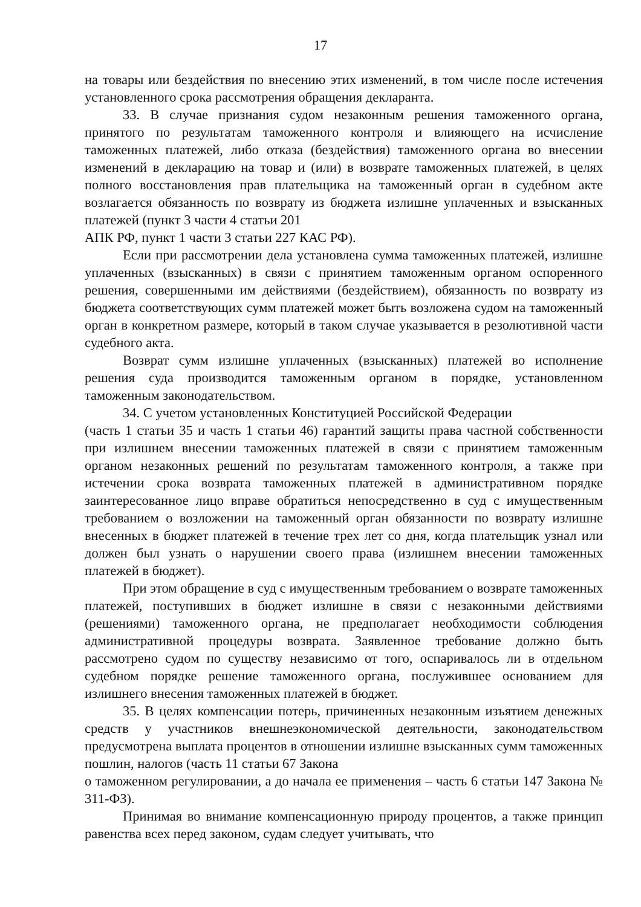17
на товары или бездействия по внесению этих изменений, в том числе после истечения установленного срока рассмотрения обращения декларанта.
33. В случае признания судом незаконным решения таможенного органа, принятого по результатам таможенного контроля и влияющего на исчисление таможенных платежей, либо отказа (бездействия) таможенного органа во внесении изменений в декларацию на товар и (или) в возврате таможенных платежей, в целях полного восстановления прав плательщика на таможенный орган в судебном акте возлагается обязанность по возврату из бюджета излишне уплаченных и взысканных платежей (пункт 3 части 4 статьи 201
АПК РФ, пункт 1 части 3 статьи 227 КАС РФ).
Если при рассмотрении дела установлена сумма таможенных платежей, излишне уплаченных (взысканных) в связи с принятием таможенным органом оспоренного решения, совершенными им действиями (бездействием), обязанность по возврату из бюджета соответствующих сумм платежей может быть возложена судом на таможенный орган в конкретном размере, который в таком случае указывается в резолютивной части судебного акта.
Возврат сумм излишне уплаченных (взысканных) платежей во исполнение решения суда производится таможенным органом в порядке, установленном таможенным законодательством.
34. С учетом установленных Конституцией Российской Федерации
(часть 1 статьи 35 и часть 1 статьи 46) гарантий защиты права частной собственности при излишнем внесении таможенных платежей в связи с принятием таможенным органом незаконных решений по результатам таможенного контроля, а также при истечении срока возврата таможенных платежей в административном порядке заинтересованное лицо вправе обратиться непосредственно в суд с имущественным требованием о возложении на таможенный орган обязанности по возврату излишне внесенных в бюджет платежей в течение трех лет со дня, когда плательщик узнал или должен был узнать о нарушении своего права (излишнем внесении таможенных платежей в бюджет).
При этом обращение в суд с имущественным требованием о возврате таможенных платежей, поступивших в бюджет излишне в связи с незаконными действиями (решениями) таможенного органа, не предполагает необходимости соблюдения административной процедуры возврата. Заявленное требование должно быть рассмотрено судом по существу независимо от того, оспаривалось ли в отдельном судебном порядке решение таможенного органа, послужившее основанием для излишнего внесения таможенных платежей в бюджет.
35. В целях компенсации потерь, причиненных незаконным изъятием денежных средств у участников внешнеэкономической деятельности, законодательством предусмотрена выплата процентов в отношении излишне взысканных сумм таможенных пошлин, налогов (часть 11 статьи 67 Закона
о таможенном регулировании, а до начала ее применения – часть 6 статьи 147 Закона № 311-ФЗ).
Принимая во внимание компенсационную природу процентов, а также принцип равенства всех перед законом, судам следует учитывать, что